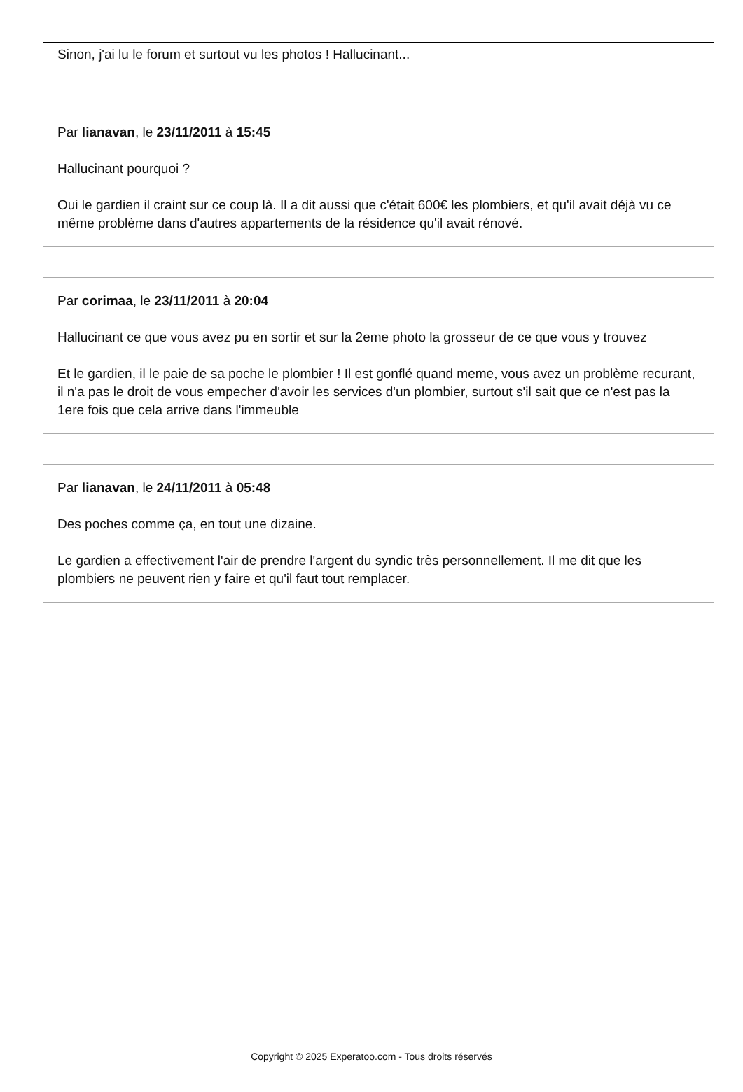Sinon, j'ai lu le forum et surtout vu les photos ! Hallucinant...
Par lianavan, le 23/11/2011 à 15:45
Hallucinant pourquoi ?
Oui le gardien il craint sur ce coup là. Il a dit aussi que c'était 600€ les plombiers, et qu'il avait déjà vu ce même problème dans d'autres appartements de la résidence qu'il avait rénové.
Par corimaa, le 23/11/2011 à 20:04
Hallucinant ce que vous avez pu en sortir et sur la 2eme photo la grosseur de ce que vous y trouvez
Et le gardien, il le paie de sa poche le plombier ! Il est gonflé quand meme, vous avez un problème recurant, il n'a pas le droit de vous empecher d'avoir les services d'un plombier, surtout s'il sait que ce n'est pas la 1ere fois que cela arrive dans l'immeuble
Par lianavan, le 24/11/2011 à 05:48
Des poches comme ça, en tout une dizaine.
Le gardien a effectivement l'air de prendre l'argent du syndic très personnellement. Il me dit que les plombiers ne peuvent rien y faire et qu'il faut tout remplacer.
Copyright © 2025 Experatoo.com - Tous droits réservés